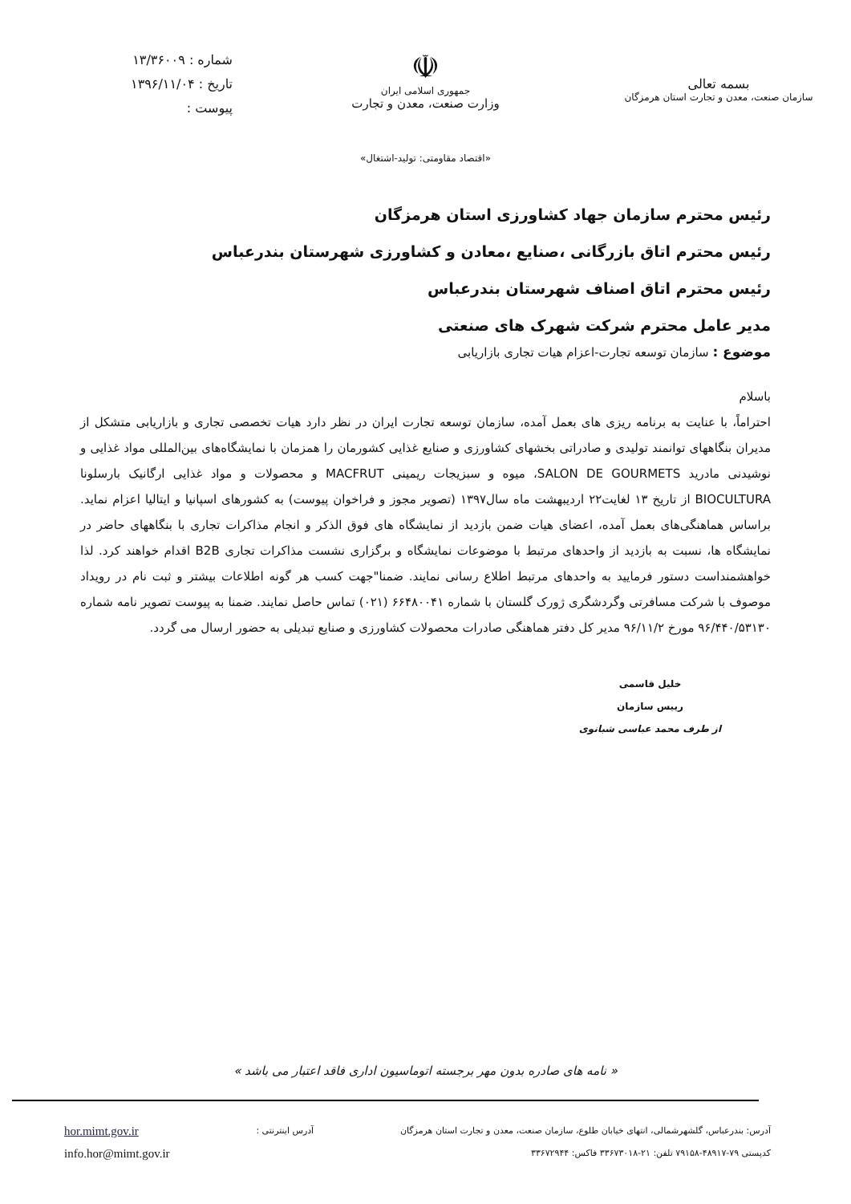بسمه تعالی
سازمان صنعت، معدن و تجارت استان هرمزگان
☫
جمهوری اسلامی ایران
وزارت صنعت، معدن و تجارت
شماره : ۱۳/۳۶۰۰۹
تاریخ : ۱۳۹۶/۱۱/۰۴
پیوست :
«اقتصاد مقاومتی: تولید-اشتغال»
رئیس محترم سازمان جهاد کشاورزی استان هرمزگان
رئیس محترم اتاق بازرگانی ،صنایع ،معادن و کشاورزی شهرستان بندرعباس
رئیس محترم اتاق اصناف شهرستان بندرعباس
مدیر عامل محترم شرکت شهرک های صنعتی
موضوع : سازمان توسعه تجارت-اعزام هیات تجاری بازاریابی
باسلام
احتراماً، با عنایت به برنامه ریزی های بعمل آمده، سازمان توسعه تجارت ایران در نظر دارد هیات تخصصی تجاری و بازاریابی متشکل از مدیران بنگاههای توانمند تولیدی و صادراتی بخشهای کشاورزی و صنایع غذایی کشورمان را همزمان با نمایشگاه‌های بین‌المللی مواد غذایی و نوشیدنی مادرید SALON DE GOURMETS، میوه و سبزیجات ریمینی MACFRUT و محصولات و مواد غذایی ارگانیک بارسلونا BIOCULTURA از تاریخ ۱۳ لغایت۲۲ اردیبهشت ماه سال۱۳۹۷ (تصویر مجوز و فراخوان پیوست) به کشورهای اسپانیا و ایتالیا اعزام نماید. براساس هماهنگی‌های بعمل آمده، اعضای هیات ضمن بازدید از نمایشگاه های فوق الذکر و انجام مذاکرات تجاری با بنگاههای حاضر در نمایشگاه ها، نسبت به بازدید از واحدهای مرتبط با موضوعات نمایشگاه و برگزاری نشست مذاکرات تجاری B2B اقدام خواهند کرد. لذا خواهشمنداست دستور فرمایید به واحدهای مرتبط اطلاع رسانی نمایند. ضمنا"جهت کسب هر گونه اطلاعات بیشتر و ثبت نام در رویداد موصوف با شرکت مسافرتی وگردشگری ژورک گلستان با شماره ۶۶۴۸۰۰۴۱ (۰۲۱) تماس حاصل نمایند. ضمنا به پیوست تصویر نامه شماره ۹۶/۴۴۰/۵۳۱۳۰ مورخ ۹۶/۱۱/۲ مدیر کل دفتر هماهنگی صادرات محصولات کشاورزی و صنایع تبدیلی به حضور ارسال می گردد.
خلیل قاسمی
رییس سازمان
از طرف محمد عباسی شبانوی
« نامه های صادره بدون مهر برجسته اتوماسیون اداری فاقد اعتبار می باشد »
آدرس: بندرعباس، گلشهرشمالی، انتهای خیابان طلوع، سازمان صنعت، معدن و تجارت استان هرمزگان
کدپستی ۷۹-۴۸۹۱۷-۷۹۱۵۸ تلفن: ۲۱-۳۳۶۷۳۰۱۸ فاکس: ۳۳۶۷۲۹۴۴
آدرس اینترنتی :
hor.mimt.gov.ir
info.hor@mimt.gov.ir